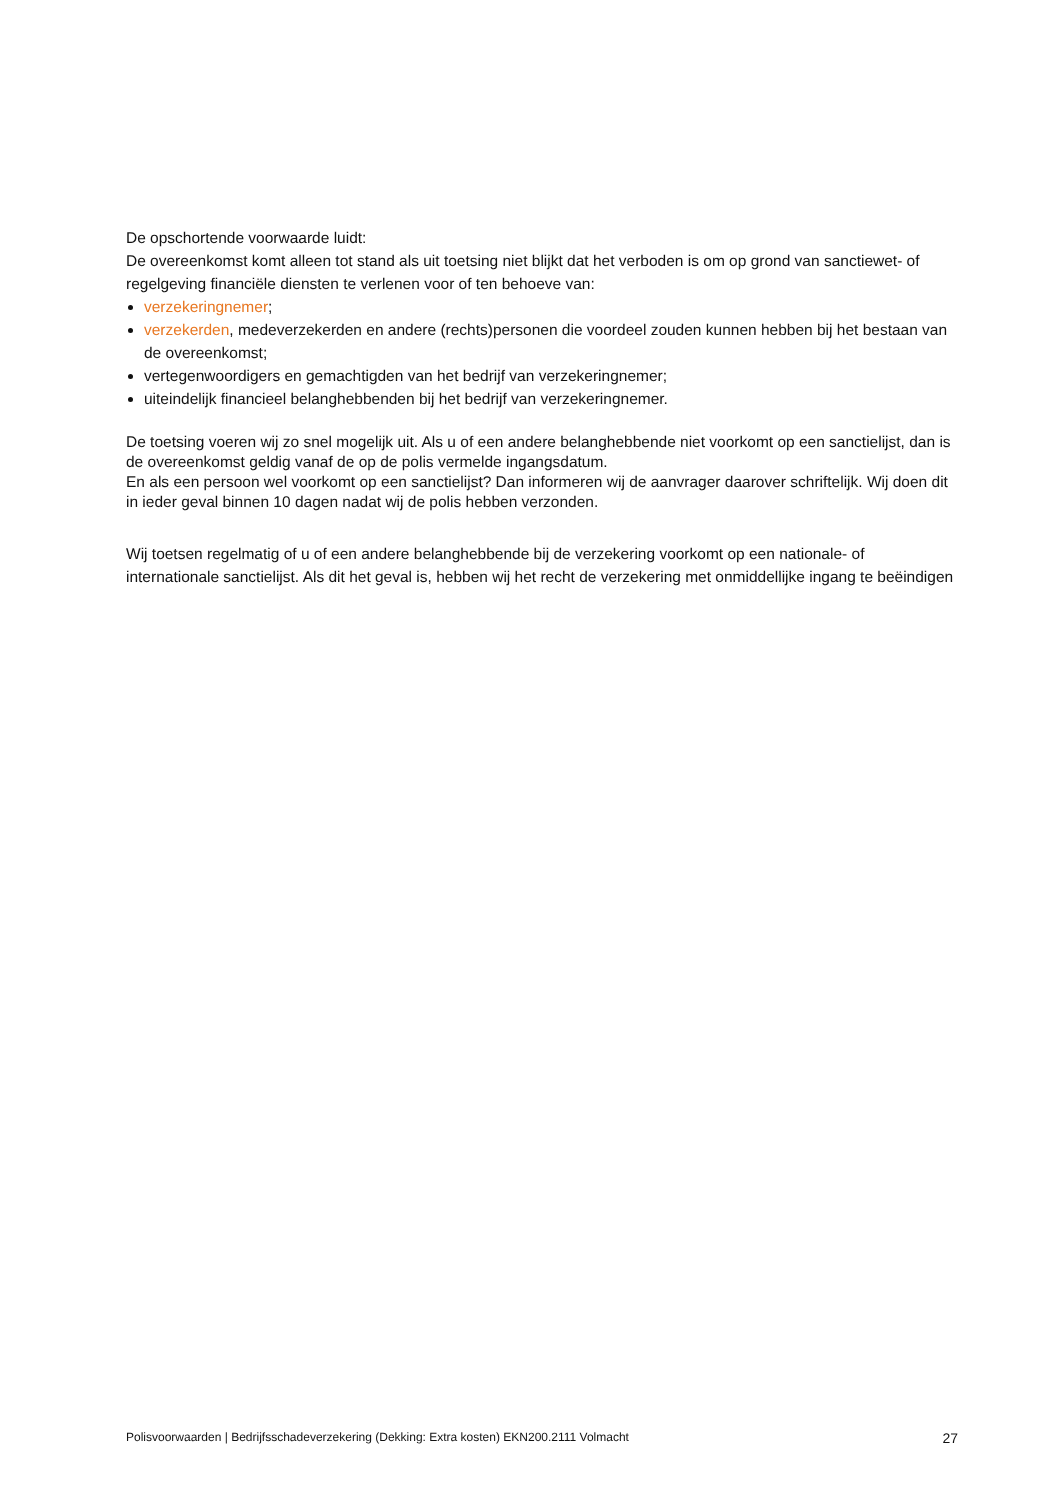De opschortende voorwaarde luidt:
De overeenkomst komt alleen tot stand als uit toetsing niet blijkt dat het verboden is om op grond van sanctiewet- of regelgeving financiële diensten te verlenen voor of ten behoeve van:
verzekeringnemer;
verzekerden, medeverzekerden en andere (rechts)personen die voordeel zouden kunnen hebben bij het bestaan van de overeenkomst;
vertegenwoordigers en gemachtigden van het bedrijf van verzekeringnemer;
uiteindelijk financieel belanghebbenden bij het bedrijf van verzekeringnemer.
De toetsing voeren wij zo snel mogelijk uit. Als u of een andere belanghebbende niet voorkomt op een sanctielijst, dan is de overeenkomst geldig vanaf de op de polis vermelde ingangsdatum.
En als een persoon wel voorkomt op een sanctielijst? Dan informeren wij de aanvrager daarover schriftelijk. Wij doen dit in ieder geval binnen 10 dagen nadat wij de polis hebben verzonden.
Wij toetsen regelmatig of u of een andere belanghebbende bij de verzekering voorkomt op een nationale- of internationale sanctielijst. Als dit het geval is, hebben wij het recht de verzekering met onmiddellijke ingang te beëindigen
Polisvoorwaarden | Bedrijfsschadeverzekering (Dekking: Extra kosten) EKN200.2111 Volmacht 27